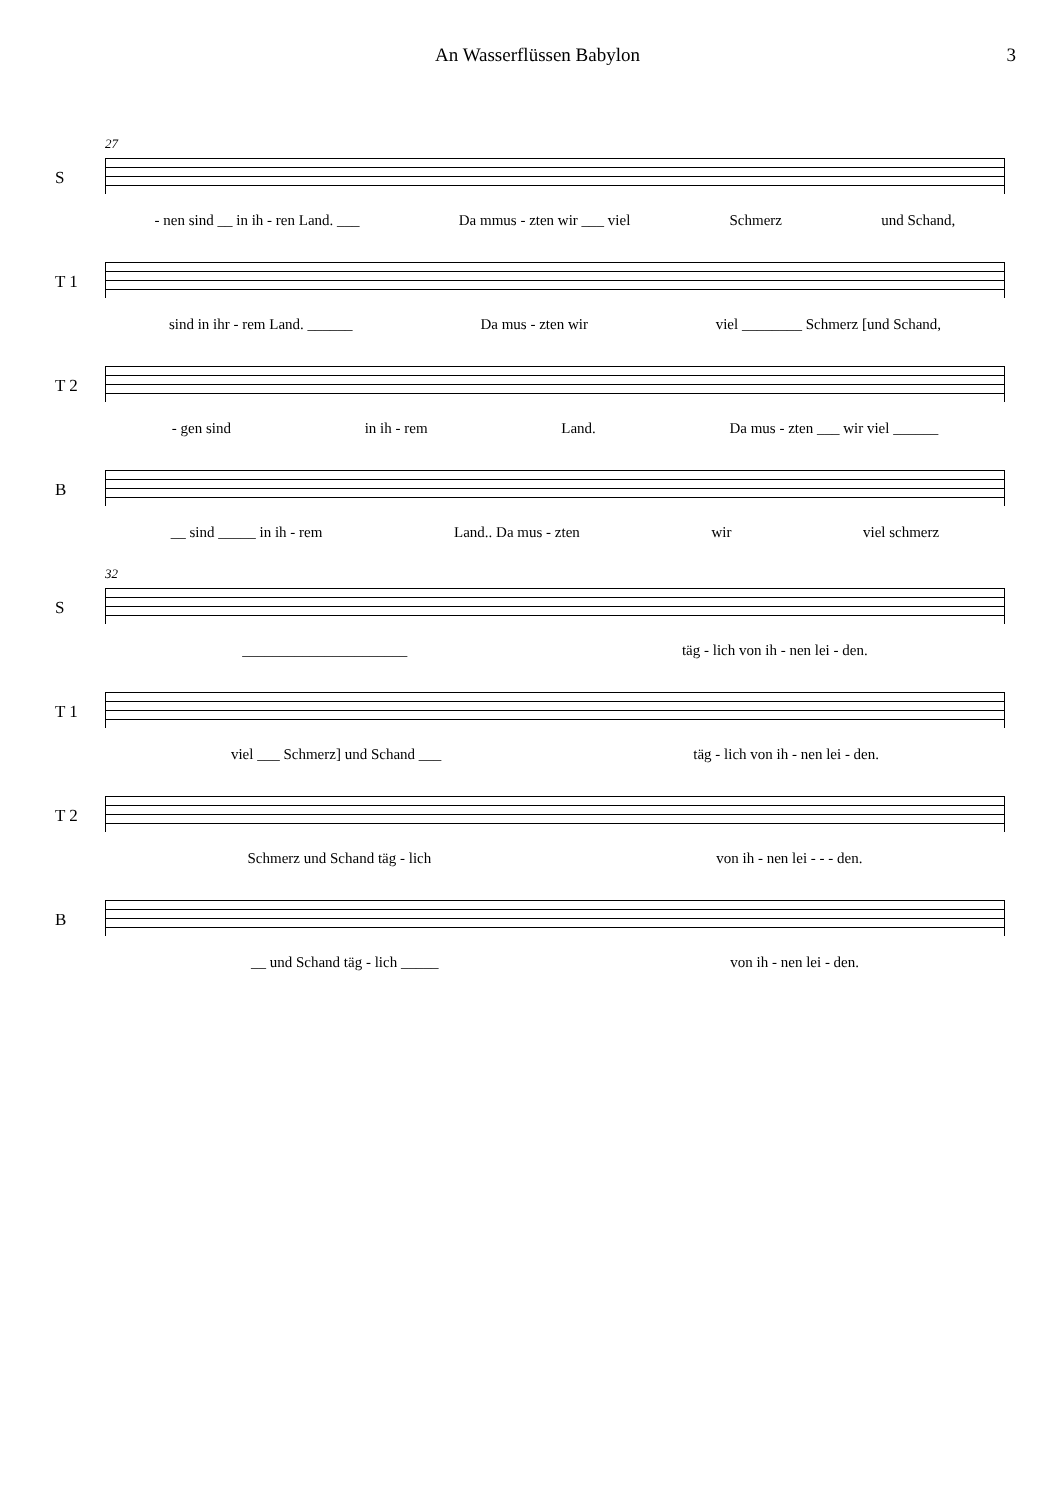An Wasserflüssen Babylon 3
27
S - nen sind __ in ih - ren Land. ___ Da mmus - zten wir ___ viel Schmerz und Schand,
T 1 sind in ihr - rem Land. ______ Da mus - zten wir viel ________ Schmerz [und Schand,
T 2 - gen sind in ih - rem Land. Da mus - zten ___ wir viel ______
B __ sind _____ in ih - rem Land.. Da mus - zten wir viel schmerz
32
S ______________________ täg - lich von ih - nen lei - den.
T 1 viel ___ Schmerz] und Schand ___ täg - lich von ih - nen lei - den.
T 2 Schmerz und Schand täg - lich von ih - nen lei - - - den.
B __ und Schand täg - lich _____ von ih - nen lei - den.